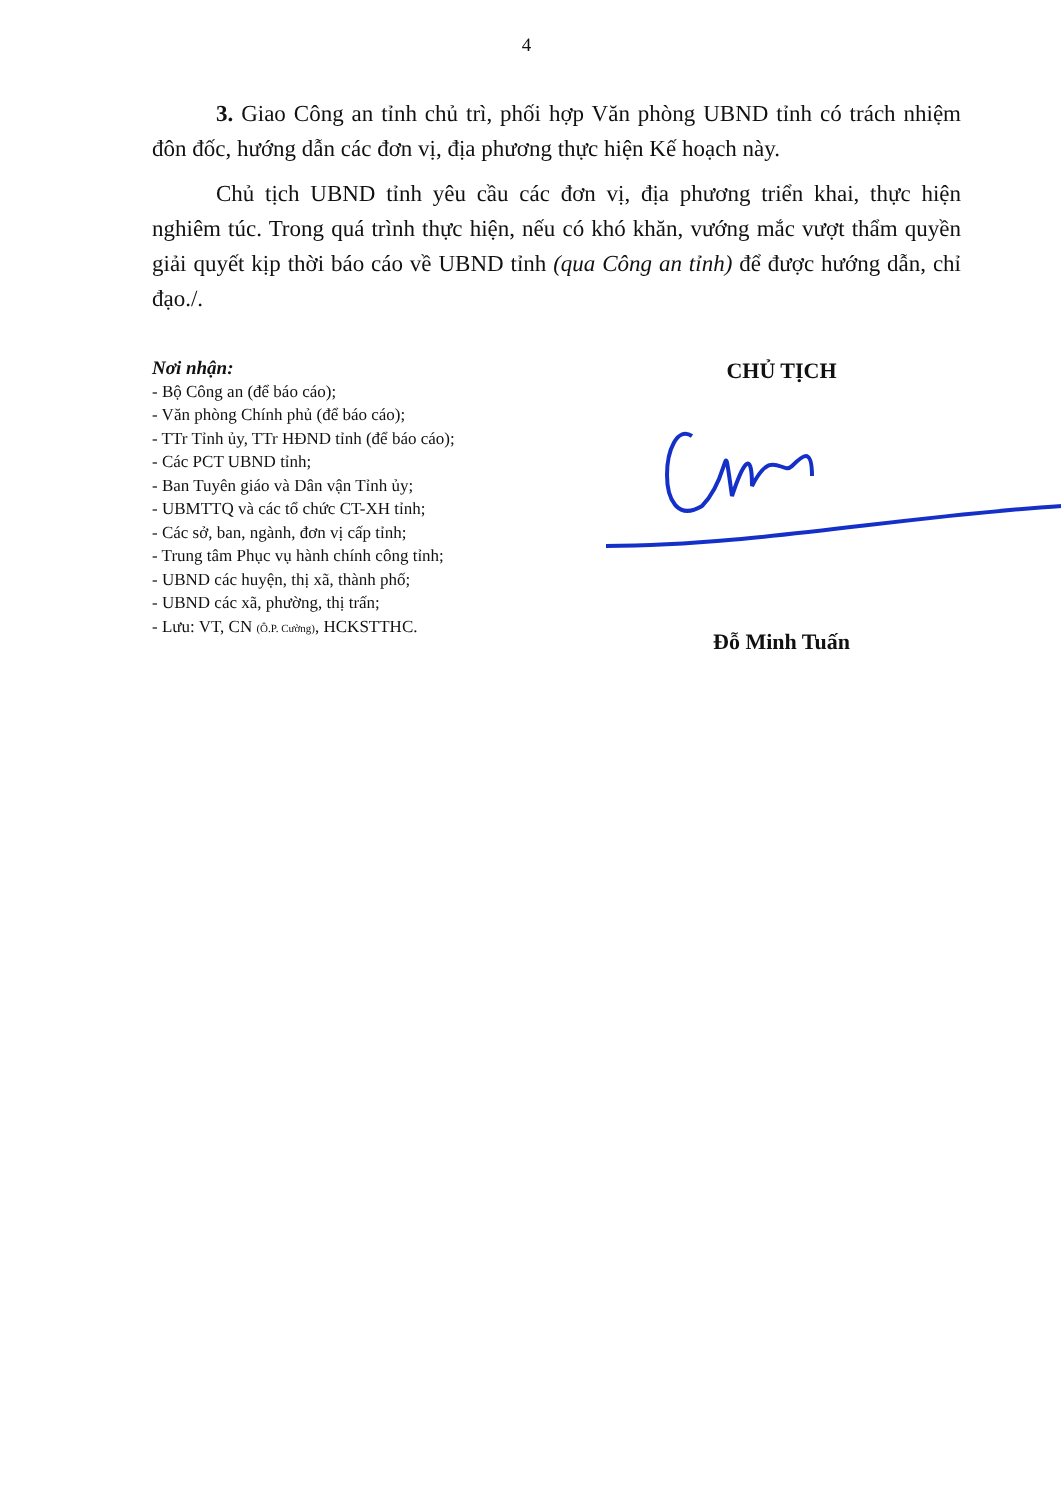4
3. Giao Công an tỉnh chủ trì, phối hợp Văn phòng UBND tỉnh có trách nhiệm đôn đốc, hướng dẫn các đơn vị, địa phương thực hiện Kế hoạch này.
Chủ tịch UBND tỉnh yêu cầu các đơn vị, địa phương triển khai, thực hiện nghiêm túc. Trong quá trình thực hiện, nếu có khó khăn, vướng mắc vượt thẩm quyền giải quyết kịp thời báo cáo về UBND tỉnh (qua Công an tỉnh) để được hướng dẫn, chỉ đạo./.
Nơi nhận:
- Bộ Công an (để báo cáo);
- Văn phòng Chính phủ (để báo cáo);
- TTr Tỉnh ủy, TTr HĐND tỉnh (để báo cáo);
- Các PCT UBND tỉnh;
- Ban Tuyên giáo và Dân vận Tỉnh ủy;
- UBMTTQ và các tổ chức CT-XH tỉnh;
- Các sở, ban, ngành, đơn vị cấp tỉnh;
- Trung tâm Phục vụ hành chính công tỉnh;
- UBND các huyện, thị xã, thành phố;
- UBND các xã, phường, thị trấn;
- Lưu: VT, CN (Ô.P. Cường), HCKSTTHC.
CHỦ TỊCH
Đỗ Minh Tuấn